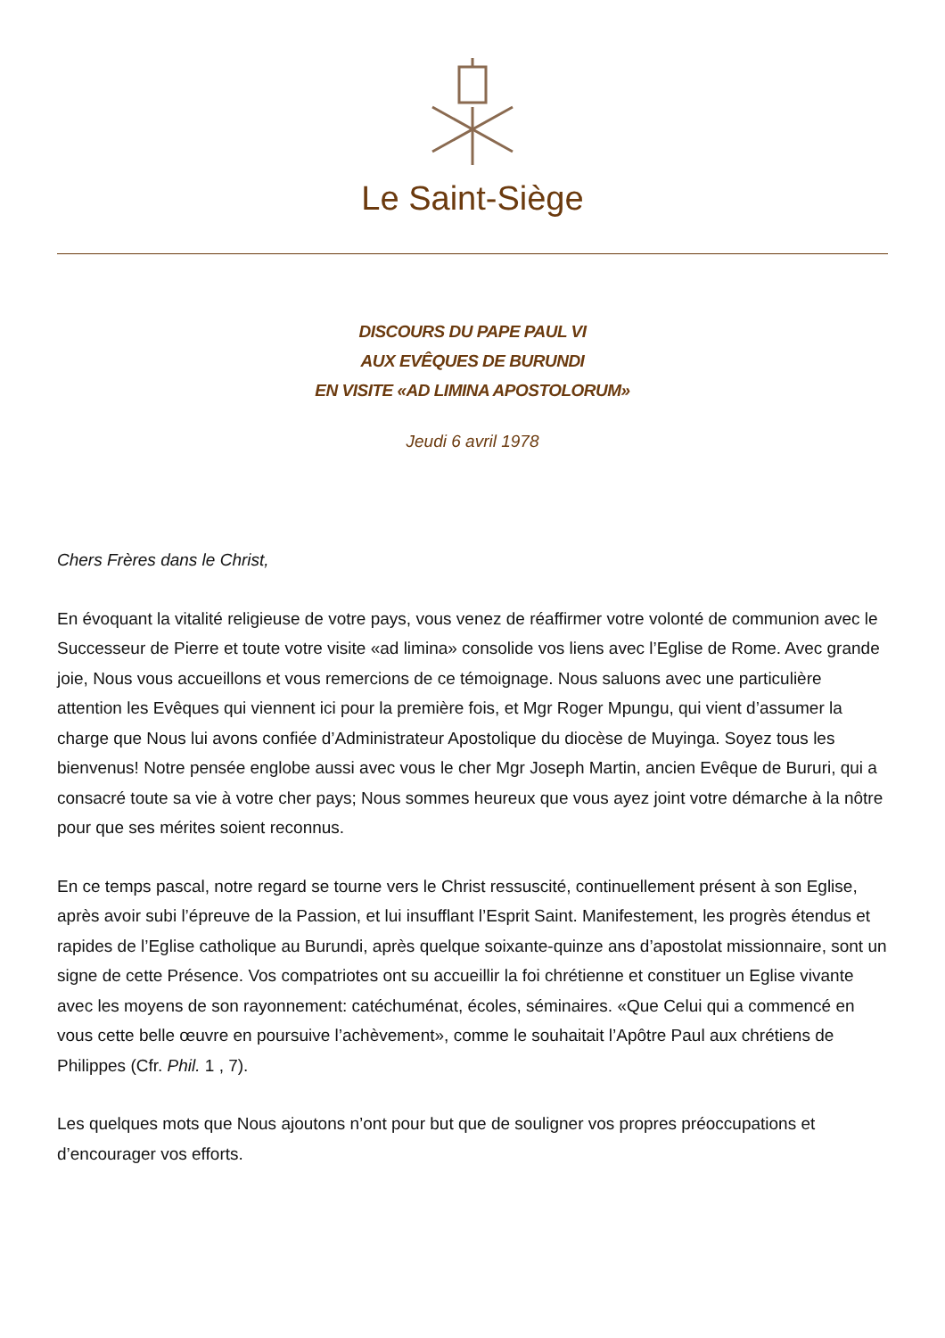Le Saint-Siège
DISCOURS DU PAPE PAUL VI
AUX EVÊQUES DE BURUNDI
EN VISITE «AD LIMINA APOSTOLORUM»
Jeudi 6 avril 1978
Chers Frères dans le Christ,
En évoquant la vitalité religieuse de votre pays, vous venez de réaffirmer votre volonté de communion avec le Successeur de Pierre et toute votre visite «ad limina» consolide vos liens avec l’Eglise de Rome. Avec grande joie, Nous vous accueillons et vous remercions de ce témoignage. Nous saluons avec une particulière attention les Evêques qui viennent ici pour la première fois, et Mgr Roger Mpungu, qui vient d’assumer la charge que Nous lui avons confiée d’Administrateur Apostolique du diocèse de Muyinga. Soyez tous les bienvenus! Notre pensée englobe aussi avec vous le cher Mgr Joseph Martin, ancien Evêque de Bururi, qui a consacré toute sa vie à votre cher pays; Nous sommes heureux que vous ayez joint votre démarche à la nôtre pour que ses mérites soient reconnus.
En ce temps pascal, notre regard se tourne vers le Christ ressuscité, continuellement présent à son Eglise, après avoir subi l’épreuve de la Passion, et lui insufflant l’Esprit Saint. Manifestement, les progrès étendus et rapides de l’Eglise catholique au Burundi, après quelque soixante-quinze ans d’apostolat missionnaire, sont un signe de cette Présence. Vos compatriotes ont su accueillir la foi chrétienne et constituer un Eglise vivante avec les moyens de son rayonnement: catéchuménat, écoles, séminaires. «Que Celui qui a commencé en vous cette belle œuvre en poursuive l’achèvement», comme le souhaitait l’Apôtre Paul aux chrétiens de Philippes (Cfr. Phil. 1 , 7).
Les quelques mots que Nous ajoutons n’ont pour but que de souligner vos propres préoccupations et d’encourager vos efforts.